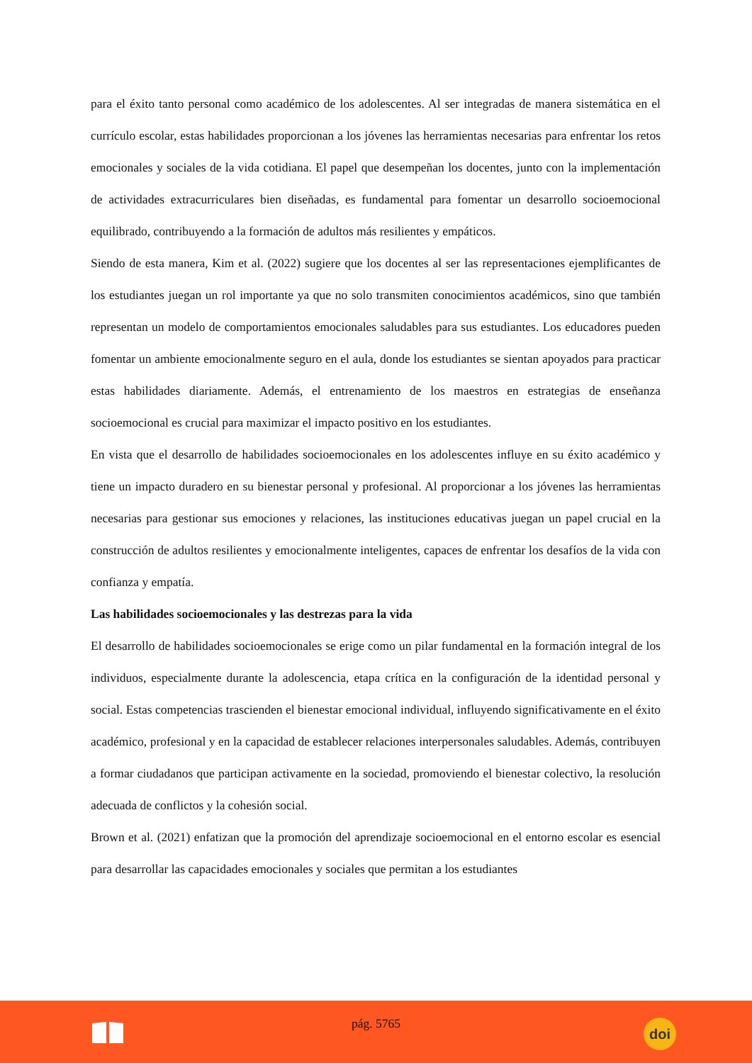para el éxito tanto personal como académico de los adolescentes. Al ser integradas de manera sistemática en el currículo escolar, estas habilidades proporcionan a los jóvenes las herramientas necesarias para enfrentar los retos emocionales y sociales de la vida cotidiana. El papel que desempeñan los docentes, junto con la implementación de actividades extracurriculares bien diseñadas, es fundamental para fomentar un desarrollo socioemocional equilibrado, contribuyendo a la formación de adultos más resilientes y empáticos.
Siendo de esta manera, Kim et al. (2022) sugiere que los docentes al ser las representaciones ejemplificantes de los estudiantes juegan un rol importante ya que no solo transmiten conocimientos académicos, sino que también representan un modelo de comportamientos emocionales saludables para sus estudiantes. Los educadores pueden fomentar un ambiente emocionalmente seguro en el aula, donde los estudiantes se sientan apoyados para practicar estas habilidades diariamente. Además, el entrenamiento de los maestros en estrategias de enseñanza socioemocional es crucial para maximizar el impacto positivo en los estudiantes.
En vista que el desarrollo de habilidades socioemocionales en los adolescentes influye en su éxito académico y tiene un impacto duradero en su bienestar personal y profesional. Al proporcionar a los jóvenes las herramientas necesarias para gestionar sus emociones y relaciones, las instituciones educativas juegan un papel crucial en la construcción de adultos resilientes y emocionalmente inteligentes, capaces de enfrentar los desafíos de la vida con confianza y empatía.
Las habilidades socioemocionales y las destrezas para la vida
El desarrollo de habilidades socioemocionales se erige como un pilar fundamental en la formación integral de los individuos, especialmente durante la adolescencia, etapa crítica en la configuración de la identidad personal y social. Estas competencias trascienden el bienestar emocional individual, influyendo significativamente en el éxito académico, profesional y en la capacidad de establecer relaciones interpersonales saludables. Además, contribuyen a formar ciudadanos que participan activamente en la sociedad, promoviendo el bienestar colectivo, la resolución adecuada de conflictos y la cohesión social.
Brown et al. (2021) enfatizan que la promoción del aprendizaje socioemocional en el entorno escolar es esencial para desarrollar las capacidades emocionales y sociales que permitan a los estudiantes
pág. 5765 doi